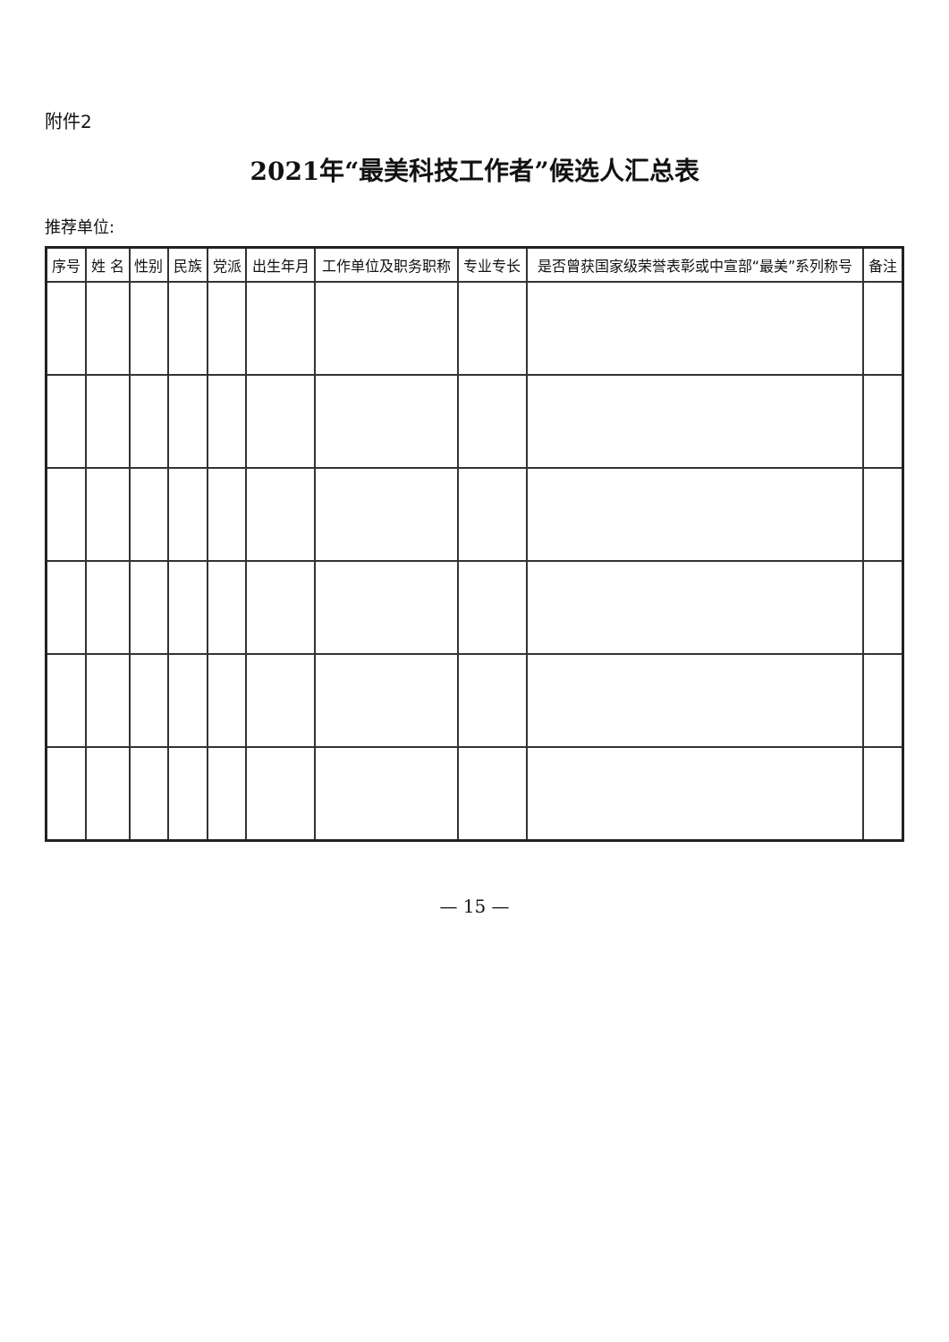附件2
2021年“最美科技工作者”候选人汇总表
推荐单位:
| 序号 | 姓 名 | 性别 | 民族 | 党派 | 出生年月 | 工作单位及职务职称 | 专业专长 | 是否曾获国家级荣誉表彰或中宣部“最美”系列称号 | 备注 |
| --- | --- | --- | --- | --- | --- | --- | --- | --- | --- |
— 15 —